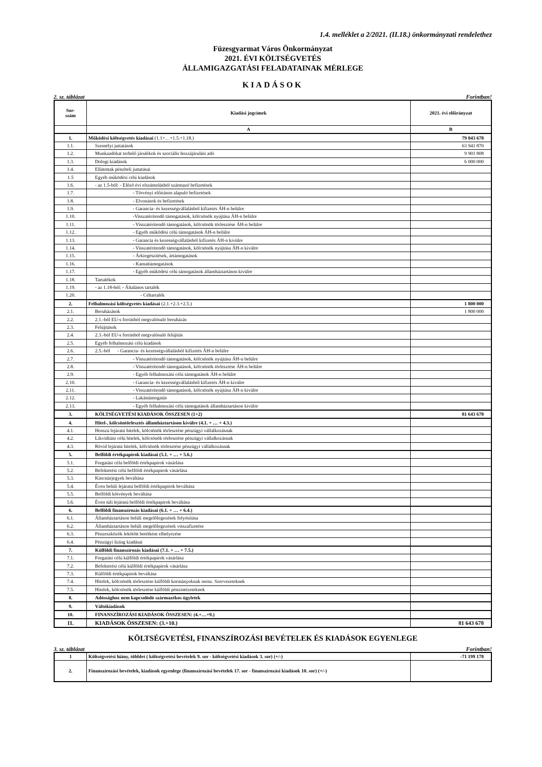1.4. melléklet a 2/2021. (II.18.) önkormányzati rendelethez
Füzesgyarmat Város Önkormányzat
2021. ÉVI KÖLTSÉGVETÉS
ÁLLAMIGAZGATÁSI FELADATAINAK MÉRLEGE
KIADÁSOK
2. sz. táblázat Forintban!
| Sor- szám | Kiadási jogcímek | 2021. évi előirányzat |
| --- | --- | --- |
| | A | B |
| 1. | Működési költségvetés kiadásai (1.1+…+1.5.+1.18.) | 79 843 678 |
| 1.1. | Személyi juttatások | 63 941 870 |
| 1.2. | Munkaadókat terhelő járulékok és szociális hozzájárulási adó | 9 901 808 |
| 1.3. | Dologi kiadások | 6 000 000 |
| 1.4. | Ellátottak pénzbeli juttatásai | |
| 1.5 | Egyéb működési célú kiadások | |
| 1.6. | - az 1.5-ből: - Előző évi elszámolásból származó befizetések | |
| 1.7. | - Törvényi előíráson alapuló befizetések | |
| 1.8. | - Elvonások és befizetések | |
| 1.9. | - Garancia- és kezességvállalásból kifizetés ÁH-n belülre | |
| 1.10. | -Visszatérítendő támogatások, kölcsönök nyújtása ÁH-n belülre | |
| 1.11. | - Visszatérítendő támogatások, kölcsönök törlesztése ÁH-n belülre | |
| 1.12. | - Egyéb működési célú támogatások ÁH-n belülre | |
| 1.13. | - Garancia és kezességvállalásból kifizetés ÁH-n kívülre | |
| 1.14. | - Visszatérítendő támogatások, kölcsönök nyújtása ÁH-n kívülre | |
| 1.15. | - Árkiegészítések, ártámogatások | |
| 1.16. | - Kamattámogatások | |
| 1.17. | - Egyéb működési célú támogatások államháztartáson kívülre | |
| 1.18. | Tartalékok | |
| 1.19. | - az 1.18-ból: - Általános tartalék | |
| 1.20. | - Céltartalék | |
| 2. | Felhalmozási költségvetés kiadásai (2.1.+2.3.+2.5.) | 1 800 000 |
| 2.1. | Beruházások | 1 800 000 |
| 2.2. | 2.1.-ből EU-s forrásból megvalósuló beruházás | |
| 2.3. | Felújítások | |
| 2.4. | 2.3.-ból EU-s forrásból megvalósuló felújítás | |
| 2.5. | Egyéb felhalmozási célú kiadások | |
| 2.6. | 2.5.-ből - Garancia- és kezességvállalásból kifizetés ÁH-n belülre | |
| 2.7. | - Visszatérítendő támogatások, kölcsönök nyújtása ÁH-n belülre | |
| 2.8. | - Visszatérítendő támogatások, kölcsönök törlesztése ÁH-n belülre | |
| 2.9. | - Egyéb felhalmozási célú támogatások ÁH-n belülre | |
| 2.10. | - Garancia- és kezességvállalásból kifizetés ÁH-n kívülre | |
| 2.11. | - Visszatérítendő támogatások, kölcsönök nyújtása ÁH-n kívülre | |
| 2.12. | - Lakástámogatás | |
| 2.13. | - Egyéb felhalmozási célú támogatások államháztartáson kívülre | |
| 3. | KÖLTSÉGVETÉSI KIADÁSOK ÖSSZESEN (1+2) | 81 643 678 |
| 4. | Hitel-, kölcsöntörlesztés államháztartáson kívülre (4.1. + … + 4.3.) | |
| 4.1. | Hosszú lejáratú hitelek, kölcsönök törlesztése pénzügyi vállalkozásnak | |
| 4.2. | Likviditási célú hitelek, kölcsönök törlesztése pénzügyi vállalkozásnak | |
| 4.3. | Rövid lejáratú hitelek, kölcsönök törlesztése pénzügyi vállalkozásnak | |
| 5. | Belföldi értékpapírok kiadásai (5.1. + … + 5.6.) | |
| 5.1. | Forgatási célú belföldi értékpapírok vásárlása | |
| 5.2. | Befektetési célú belföldi értékpapírok vásárlása | |
| 5.3. | Kincstárjegyek beváltása | |
| 5.4. | Éven belüli lejáratú belföldi értékpapírok beváltása | |
| 5.5. | Belföldi kötvények beváltása | |
| 5.6. | Éven túli lejáratú belföldi értékpapírok beváltása | |
| 6. | Belföldi finanszírozás kiadásai (6.1. + … + 6.4.) | |
| 6.1. | Államháztartáson belüli megelőlegezések folyósítása | |
| 6.2. | Államháztartáson belüli megelőlegezések visszafizetése | |
| 6.3. | Pénzeszközök lekötött betétként elhelyezése | |
| 6.4. | Pénzügyi lízing kiadásai | |
| 7. | Külföldi finanszírozás kiadásai (7.1. + … + 7.5.) | |
| 7.1. | Forgatási célú külföldi értékpapírok vásárlása | |
| 7.2. | Befektetési célú külföldi értékpapírok vásárlása | |
| 7.3. | Külföldi értékpapírok beváltása | |
| 7.4. | Hitelek, kölcsönök törlesztése külföldi kormányoknak nemz. Szervezeteknek | |
| 7.5. | Hitelek, kölcsönök törlesztése külföldi pénzintézeteknek | |
| 8. | Adóssághoz nem kapcsolódó származékos ügyletek | |
| 9. | Váltókiadások | |
| 10. | FINANSZÍROZÁSI KIADÁSOK ÖSSZESEN: (4.+…+9.) | |
| 11. | KIADÁSOK ÖSSZESEN: (3.+10.) | 81 643 678 |
KÖLTSÉGVETÉSI, FINANSZÍROZÁSI BEVÉTELEK ÉS KIADÁSOK EGYENLEGE
3. sz. táblázat Forintban!
| 1 | Költségvetési hiány, többlet ( költségvetési bevételek 9. sor - költségvetési kiadások 3. sor) (+/-) | -71 199 178 |
| 2. | Finanszírozási bevételek, kiadások egyenlege (finanszírozási bevételek 17. sor - finanszírozási kiadások 10. sor) (+/-) | |